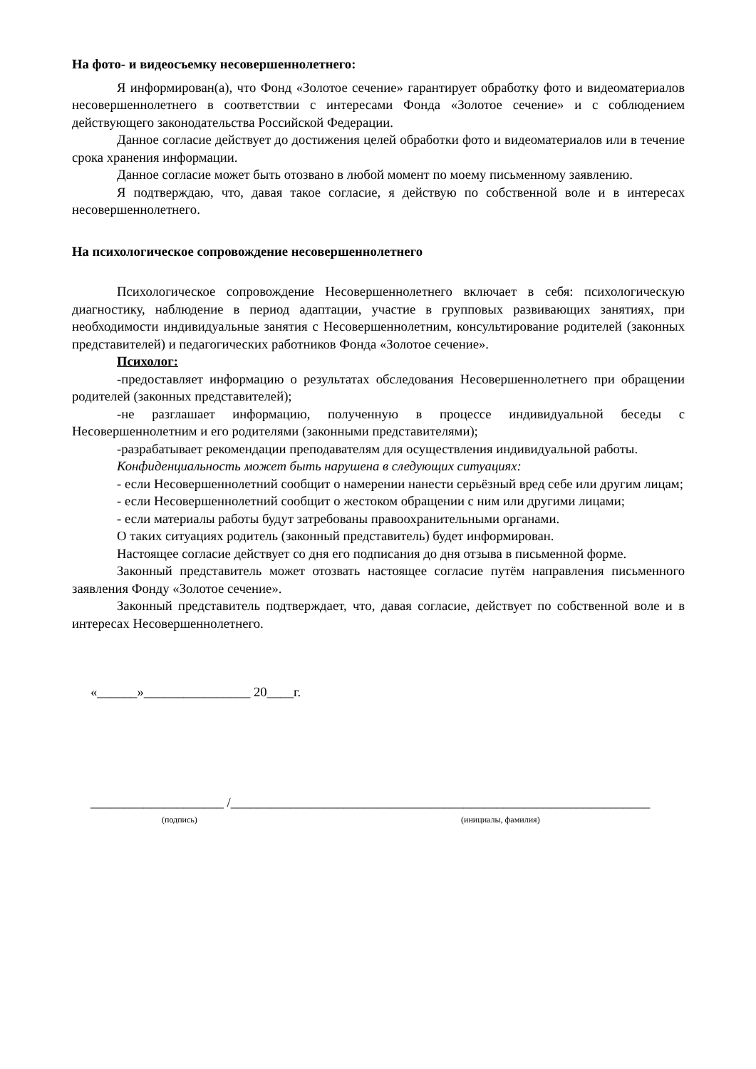На фото- и видеосъемку несовершеннолетнего:
Я информирован(а), что Фонд «Золотое сечение» гарантирует обработку фото и видеоматериалов несовершеннолетнего в соответствии с интересами Фонда «Золотое сечение» и с соблюдением действующего законодательства Российской Федерации.
Данное согласие действует до достижения целей обработки фото и видеоматериалов или в течение срока хранения информации.
Данное согласие может быть отозвано в любой момент по моему письменному заявлению.
Я подтверждаю, что, давая такое согласие, я действую по собственной воле и в интересах несовершеннолетнего.
На психологическое сопровождение несовершеннолетнего
Психологическое сопровождение Несовершеннолетнего включает в себя: психологическую диагностику, наблюдение в период адаптации, участие в групповых развивающих занятиях, при необходимости индивидуальные занятия с Несовершеннолетним, консультирование родителей (законных представителей) и педагогических работников Фонда «Золотое сечение».
Психолог:
-предоставляет информацию о результатах обследования Несовершеннолетнего при обращении родителей (законных представителей);
-не разглашает информацию, полученную в процессе индивидуальной беседы с Несовершеннолетним и его родителями (законными представителями);
-разрабатывает рекомендации преподавателям для осуществления индивидуальной работы.
Конфиденциальность может быть нарушена в следующих ситуациях:
- если Несовершеннолетний сообщит о намерении нанести серьёзный вред себе или другим лицам;
- если Несовершеннолетний сообщит о жестоком обращении с ним или другими лицами;
- если материалы работы будут затребованы правоохранительными органами.
О таких ситуациях родитель (законный представитель) будет информирован.
Настоящее согласие действует со дня его подписания до дня отзыва в письменной форме.
Законный представитель может отозвать настоящее согласие путём направления письменного заявления Фонду «Золотое сечение».
Законный представитель подтверждает, что, давая согласие, действует по собственной воле и в интересах Несовершеннолетнего.
«______»________________ 20____г.
____________________ /_______________________________________________________________
(подпись) (инициалы, фамилия)